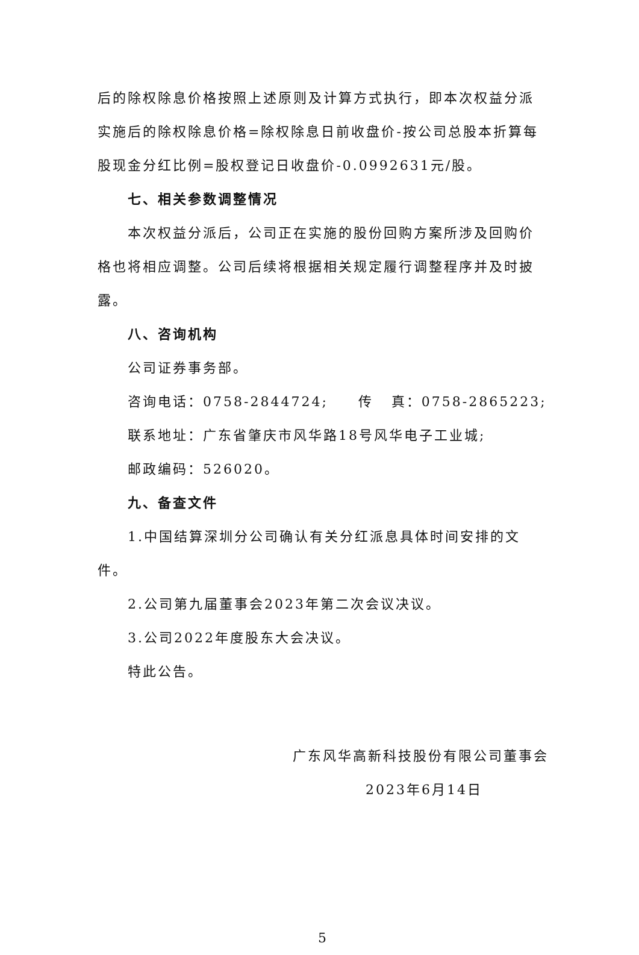后的除权除息价格按照上述原则及计算方式执行，即本次权益分派实施后的除权除息价格=除权除息日前收盘价-按公司总股本折算每股现金分红比例=股权登记日收盘价-0.0992631元/股。
七、相关参数调整情况
本次权益分派后，公司正在实施的股份回购方案所涉及回购价格也将相应调整。公司后续将根据相关规定履行调整程序并及时披露。
八、咨询机构
公司证券事务部。
咨询电话：0758-2844724; 传 真：0758-2865223;
联系地址：广东省肇庆市风华路18号风华电子工业城;
邮政编码：526020。
九、备查文件
1.中国结算深圳分公司确认有关分红派息具体时间安排的文件。
2.公司第九届董事会2023年第二次会议决议。
3.公司2022年度股东大会决议。
特此公告。
广东风华高新科技股份有限公司董事会
2023年6月14日
5